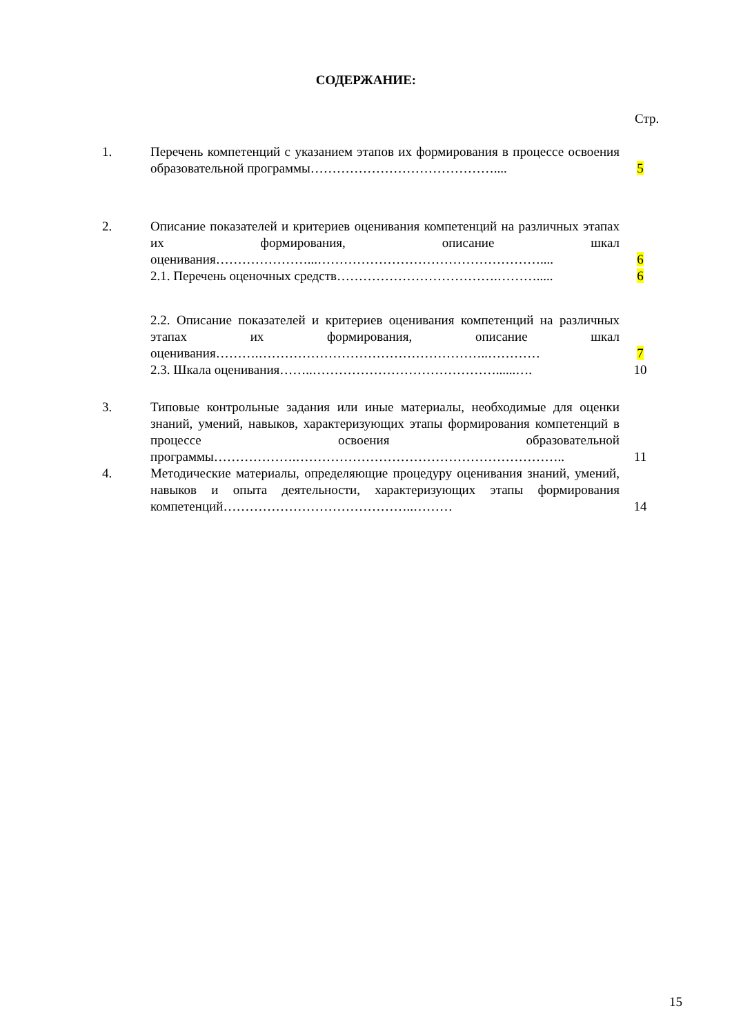СОДЕРЖАНИЕ:
Стр.
| 1. | Перечень компетенций с указанием этапов их формирования в процессе освоения образовательной программы…………………………………….... | 5 |
| 2. | Описание показателей и критериев оценивания компетенций на различных этапах их формирования, описание шкал оценивания…………………...…………………………………………….... | 6 |
| | 2.1. Перечень оценочных средств……………………………….………..... | 6 |
| | 2.2. Описание показателей и критериев оценивания компетенций на различных этапах их формирования, описание шкал оценивания……….……………………………………………..………… | 7 |
| | 2.3. Шкала оценивания……..……………………………………......…. | 10 |
| 3. | Типовые контрольные задания или иные материалы, необходимые для оценки знаний, умений, навыков, характеризующих этапы формирования компетенций в процессе освоения образовательной программы……………….…………………………………………………….. | 11 |
| 4. | Методические материалы, определяющие процедуру оценивания знаний, умений, навыков и опыта деятельности, характеризующих этапы формирования компетенций……………………………………..……… | 14 |
15